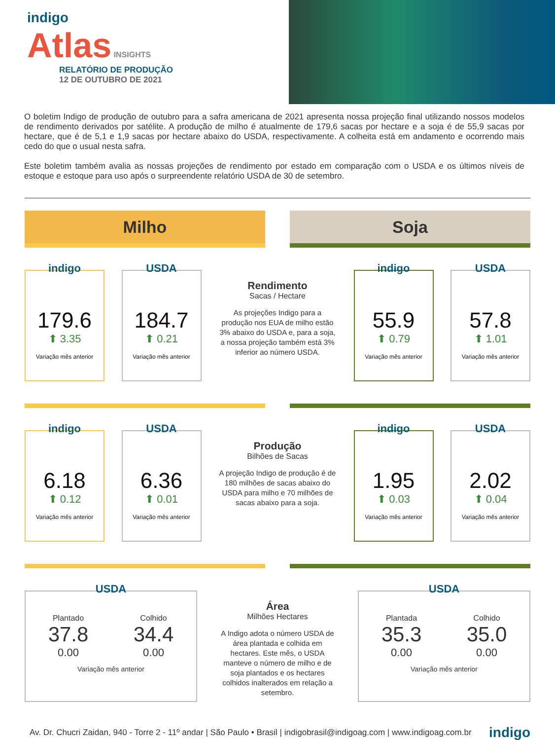indigo
Atlas INSIGHTS
RELATÓRIO DE PRODUÇÃO
12 DE OUTUBRO DE 2021
O boletim Indigo de produção de outubro para a safra americana de 2021 apresenta nossa projeção final utilizando nossos modelos de rendimento derivados por satélite. A produção de milho é atualmente de 179,6 sacas por hectare e a soja é de 55,9 sacas por hectare, que é de 5,1 e 1,9 sacas por hectare abaixo do USDA, respectivamente. A colheita está em andamento e ocorrendo mais cedo do que o usual nesta safra.
Este boletim também avalia as nossas projeções de rendimento por estado em comparação com o USDA e os últimos níveis de estoque e estoque para uso após o surpreendente relatório USDA de 30 de setembro.
Milho Soja
indigo
179.6
⬆ 3.35
Variação mês anterior
USDA
184.7
⬆ 0.21
Variação mês anterior
Rendimento
Sacas / Hectare
As projeções Indigo para a produção nos EUA de milho estão 3% abaixo do USDA e, para a soja, a nossa projeção também está 3% inferior ao número USDA.
indigo
55.9
⬆ 0.79
Variação mês anterior
USDA
57.8
⬆ 1.01
Variação mês anterior
indigo
6.18
⬆ 0.12
Variação mês anterior
USDA
6.36
⬆ 0.01
Variação mês anterior
Produção
Bilhões de Sacas
A projeção Indigo de produção é de 180 milhões de sacas abaixo do USDA para milho e 70 milhões de sacas abaixo para a soja.
indigo
1.95
⬆ 0.03
Variação mês anterior
USDA
2.02
⬆ 0.04
Variação mês anterior
USDA
Plantado
37.8
0.00
Colhido
34.4
0.00
Variação mês anterior
Área
Milhões Hectares
A Indigo adota o número USDA de área plantada e colhida em hectares. Este mês, o USDA manteve o número de milho e de soja plantados e os hectares colhidos inalterados em relação a setembro.
USDA
Plantada
35.3
0.00
Colhido
35.0
0.00
Variação mês anterior
Av. Dr. Chucri Zaidan, 940 - Torre 2 - 11º andar | São Paulo • Brasil | indigobrasil@indigoag.com | www.indigoag.com.br indigo